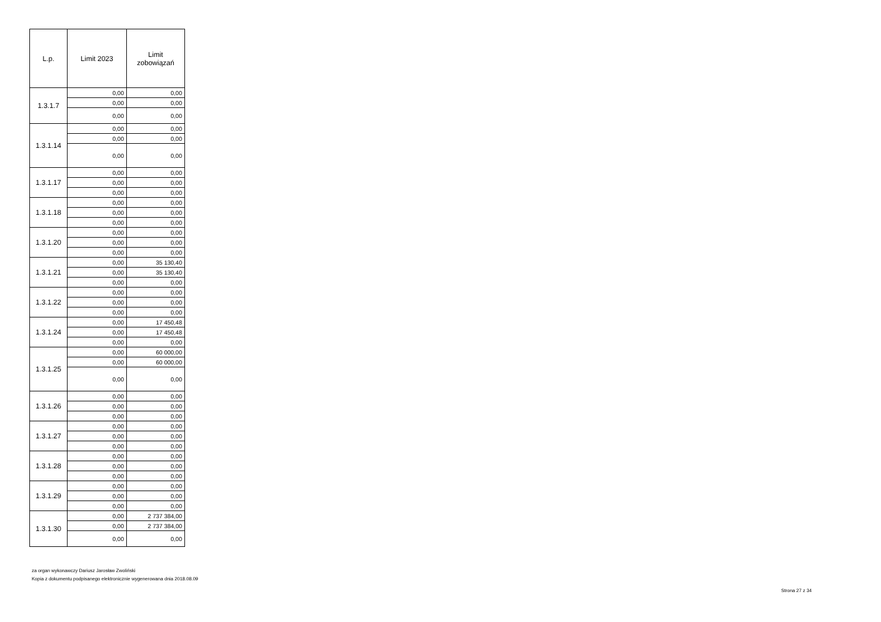| L.p. | Limit 2023 | Limit zobowiązań |
| --- | --- | --- |
| 1.3.1.7 | 0,00 | 0,00 |
| | 0,00 | 0,00 |
| | 0,00 | 0,00 |
| 1.3.1.14 | 0,00 | 0,00 |
| | 0,00 | 0,00 |
| | 0,00 | 0,00 |
| 1.3.1.17 | 0,00 | 0,00 |
| | 0,00 | 0,00 |
| | 0,00 | 0,00 |
| 1.3.1.18 | 0,00 | 0,00 |
| | 0,00 | 0,00 |
| | 0,00 | 0,00 |
| 1.3.1.20 | 0,00 | 0,00 |
| | 0,00 | 0,00 |
| | 0,00 | 0,00 |
| 1.3.1.21 | 0,00 | 35 130,40 |
| | 0,00 | 35 130,40 |
| | 0,00 | 0,00 |
| 1.3.1.22 | 0,00 | 0,00 |
| | 0,00 | 0,00 |
| | 0,00 | 0,00 |
| 1.3.1.24 | 0,00 | 17 450,48 |
| | 0,00 | 17 450,48 |
| | 0,00 | 0,00 |
| 1.3.1.25 | 0,00 | 60 000,00 |
| | 0,00 | 60 000,00 |
| | 0,00 | 0,00 |
| 1.3.1.26 | 0,00 | 0,00 |
| | 0,00 | 0,00 |
| | 0,00 | 0,00 |
| 1.3.1.27 | 0,00 | 0,00 |
| | 0,00 | 0,00 |
| | 0,00 | 0,00 |
| 1.3.1.28 | 0,00 | 0,00 |
| | 0,00 | 0,00 |
| | 0,00 | 0,00 |
| 1.3.1.29 | 0,00 | 0,00 |
| | 0,00 | 0,00 |
| | 0,00 | 0,00 |
| 1.3.1.30 | 0,00 | 2 737 384,00 |
| | 0,00 | 2 737 384,00 |
| | 0,00 | 0,00 |
za organ wykonawczy Dariusz Jarosław Zwoliński
Kopia z dokumentu podpisanego elektronicznie wygenerowana dnia 2018.08.09
Strona 27 z 34